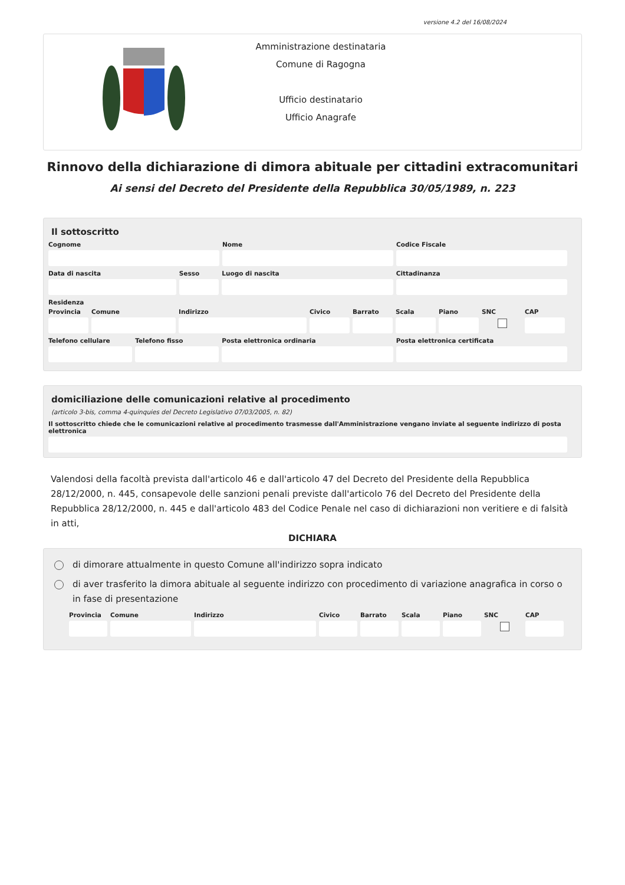versione 4.2 del 16/08/2024
Amministrazione destinataria
Comune di Ragogna
Ufficio destinatario
Ufficio Anagrafe
Rinnovo della dichiarazione di dimora abituale per cittadini extracomunitari
Ai sensi del Decreto del Presidente della Repubblica 30/05/1989, n. 223
Il sottoscritto
Cognome Nome Codice Fiscale
Data di nascita Sesso Luogo di nascita Cittadinanza
Residenza
Provincia Comune Indirizzo Civico Barrato Scala Piano SNC CAP
Telefono cellulare Telefono fisso Posta elettronica ordinaria Posta elettronica certificata
domiciliazione delle comunicazioni relative al procedimento
(articolo 3-bis, comma 4-quinquies del Decreto Legislativo 07/03/2005, n. 82)
Il sottoscritto chiede che le comunicazioni relative al procedimento trasmesse dall'Amministrazione vengano inviate al seguente indirizzo di posta elettronica
Valendosi della facoltà prevista dall'articolo 46 e dall'articolo 47 del Decreto del Presidente della Repubblica 28/12/2000, n. 445, consapevole delle sanzioni penali previste dall'articolo 76 del Decreto del Presidente della Repubblica 28/12/2000, n. 445 e dall'articolo 483 del Codice Penale nel caso di dichiarazioni non veritiere e di falsità in atti,
DICHIARA
di dimorare attualmente in questo Comune all'indirizzo sopra indicato
di aver trasferito la dimora abituale al seguente indirizzo con procedimento di variazione anagrafica in corso o in fase di presentazione
Provincia Comune Indirizzo Civico Barrato Scala Piano SNC CAP